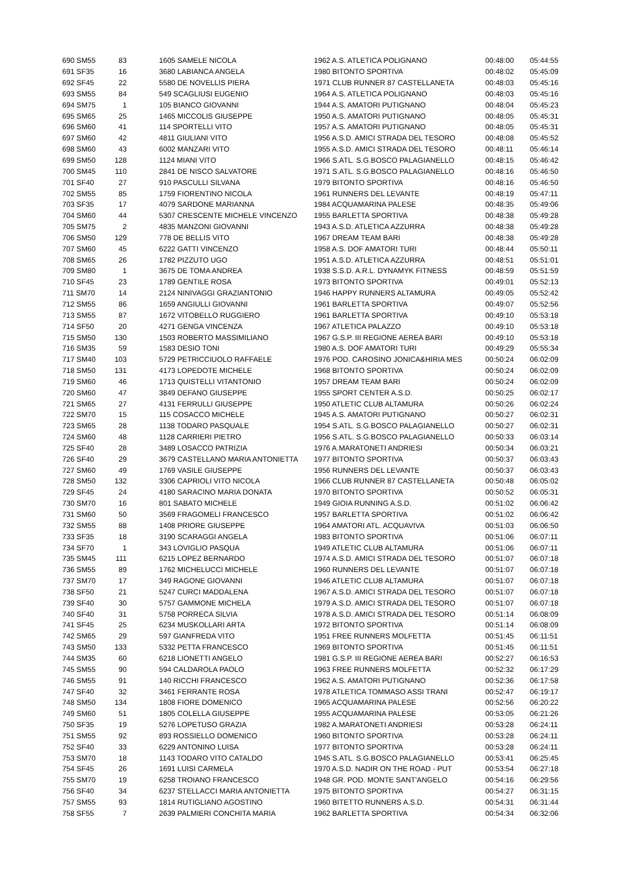| 690 SM55 | 83 | 1605 SAMELE NICOLA | 1962 A.S. ATLETICA POLIGNANO | 00:48:00 | 05:44:55 |
| 691 SF35 | 16 | 3680 LABIANCA ANGELA | 1980 BITONTO SPORTIVA | 00:48:02 | 05:45:09 |
| 692 SF45 | 22 | 5580 DE NOVELLIS PIERA | 1971 CLUB RUNNER 87 CASTELLANETA | 00:48:03 | 05:45:16 |
| 693 SM55 | 84 | 549 SCAGLIUSI EUGENIO | 1964 A.S. ATLETICA POLIGNANO | 00:48:03 | 05:45:16 |
| 694 SM75 | 1 | 105 BIANCO GIOVANNI | 1944 A.S. AMATORI PUTIGNANO | 00:48:04 | 05:45:23 |
| 695 SM65 | 25 | 1465 MICCOLIS GIUSEPPE | 1950 A.S. AMATORI PUTIGNANO | 00:48:05 | 05:45:31 |
| 696 SM60 | 41 | 114 SPORTELLI VITO | 1957 A.S. AMATORI PUTIGNANO | 00:48:05 | 05:45:31 |
| 697 SM60 | 42 | 4811 GIULIANI VITO | 1956 A.S.D. AMICI STRADA DEL TESORO | 00:48:08 | 05:45:52 |
| 698 SM60 | 43 | 6002 MANZARI VITO | 1955 A.S.D. AMICI STRADA DEL TESORO | 00:48:11 | 05:46:14 |
| 699 SM50 | 128 | 1124 MIANI VITO | 1966 S.ATL. S.G.BOSCO PALAGIANELLO | 00:48:15 | 05:46:42 |
| 700 SM45 | 110 | 2841 DE NISCO SALVATORE | 1971 S.ATL. S.G.BOSCO PALAGIANELLO | 00:48:16 | 05:46:50 |
| 701 SF40 | 27 | 910 PASCULLI SILVANA | 1979 BITONTO SPORTIVA | 00:48:16 | 05:46:50 |
| 702 SM55 | 85 | 1759 FIORENTINO NICOLA | 1961 RUNNERS DEL LEVANTE | 00:48:19 | 05:47:11 |
| 703 SF35 | 17 | 4079 SARDONE MARIANNA | 1984 ACQUAMARINA PALESE | 00:48:35 | 05:49:06 |
| 704 SM60 | 44 | 5307 CRESCENTE MICHELE VINCENZO | 1955 BARLETTA SPORTIVA | 00:48:38 | 05:49:28 |
| 705 SM75 | 2 | 4835 MANZONI GIOVANNI | 1943 A.S.D. ATLETICA AZZURRA | 00:48:38 | 05:49:28 |
| 706 SM50 | 129 | 778 DE BELLIS VITO | 1967 DREAM TEAM BARI | 00:48:38 | 05:49:28 |
| 707 SM60 | 45 | 6222 GATTI VINCENZO | 1958 A.S. DOF AMATORI TURI | 00:48:44 | 05:50:11 |
| 708 SM65 | 26 | 1782 PIZZUTO UGO | 1951 A.S.D. ATLETICA AZZURRA | 00:48:51 | 05:51:01 |
| 709 SM80 | 1 | 3675 DE TOMA ANDREA | 1938 S.S.D. A.R.L. DYNAMYK FITNESS | 00:48:59 | 05:51:59 |
| 710 SF45 | 23 | 1789 GENTILE ROSA | 1973 BITONTO SPORTIVA | 00:49:01 | 05:52:13 |
| 711 SM70 | 14 | 2124 NINIVAGGI GRAZIANTONIO | 1946 HAPPY RUNNERS ALTAMURA | 00:49:05 | 05:52:42 |
| 712 SM55 | 86 | 1659 ANGIULLI GIOVANNI | 1961 BARLETTA SPORTIVA | 00:49:07 | 05:52:56 |
| 713 SM55 | 87 | 1672 VITOBELLO RUGGIERO | 1961 BARLETTA SPORTIVA | 00:49:10 | 05:53:18 |
| 714 SF50 | 20 | 4271 GENGA VINCENZA | 1967 ATLETICA PALAZZO | 00:49:10 | 05:53:18 |
| 715 SM50 | 130 | 1503 ROBERTO MASSIMILIANO | 1967 G.S.P. III REGIONE AEREA BARI | 00:49:10 | 05:53:18 |
| 716 SM35 | 59 | 1583 DESIO TONI | 1980 A.S. DOF AMATORI TURI | 00:49:29 | 05:55:34 |
| 717 SM40 | 103 | 5729 PETRICCIUOLO RAFFAELE | 1976 POD. CAROSINO JONICA&HIRIA MES | 00:50:24 | 06:02:09 |
| 718 SM50 | 131 | 4173 LOPEDOTE MICHELE | 1968 BITONTO SPORTIVA | 00:50:24 | 06:02:09 |
| 719 SM60 | 46 | 1713 QUISTELLI VITANTONIO | 1957 DREAM TEAM BARI | 00:50:24 | 06:02:09 |
| 720 SM60 | 47 | 3849 DEFANO GIUSEPPE | 1955 SPORT CENTER A.S.D. | 00:50:25 | 06:02:17 |
| 721 SM65 | 27 | 4131 FERRULLI GIUSEPPE | 1950 ATLETIC CLUB ALTAMURA | 00:50:26 | 06:02:24 |
| 722 SM70 | 15 | 115 COSACCO MICHELE | 1945 A.S. AMATORI PUTIGNANO | 00:50:27 | 06:02:31 |
| 723 SM65 | 28 | 1138 TODARO PASQUALE | 1954 S.ATL. S.G.BOSCO PALAGIANELLO | 00:50:27 | 06:02:31 |
| 724 SM60 | 48 | 1128 CARRIERI PIETRO | 1956 S.ATL. S.G.BOSCO PALAGIANELLO | 00:50:33 | 06:03:14 |
| 725 SF40 | 28 | 3489 LOSACCO PATRIZIA | 1976 A.MARATONETI ANDRIESI | 00:50:34 | 06:03:21 |
| 726 SF40 | 29 | 3679 CASTELLANO MARIA ANTONIETTA | 1977 BITONTO SPORTIVA | 00:50:37 | 06:03:43 |
| 727 SM60 | 49 | 1769 VASILE GIUSEPPE | 1956 RUNNERS DEL LEVANTE | 00:50:37 | 06:03:43 |
| 728 SM50 | 132 | 3306 CAPRIOLI VITO NICOLA | 1966 CLUB RUNNER 87 CASTELLANETA | 00:50:48 | 06:05:02 |
| 729 SF45 | 24 | 4180 SARACINO MARIA DONATA | 1970 BITONTO SPORTIVA | 00:50:52 | 06:05:31 |
| 730 SM70 | 16 | 801 SABATO MICHELE | 1949 GIOIA RUNNING A.S.D. | 00:51:02 | 06:06:42 |
| 731 SM60 | 50 | 3569 FRAGOMELI FRANCESCO | 1957 BARLETTA SPORTIVA | 00:51:02 | 06:06:42 |
| 732 SM55 | 88 | 1408 PRIORE GIUSEPPE | 1964 AMATORI ATL. ACQUAVIVA | 00:51:03 | 06:06:50 |
| 733 SF35 | 18 | 3190 SCARAGGI ANGELA | 1983 BITONTO SPORTIVA | 00:51:06 | 06:07:11 |
| 734 SF70 | 1 | 343 LOVIGLIO PASQUA | 1949 ATLETIC CLUB ALTAMURA | 00:51:06 | 06:07:11 |
| 735 SM45 | 111 | 6215 LOPEZ BERNARDO | 1974 A.S.D. AMICI STRADA DEL TESORO | 00:51:07 | 06:07:18 |
| 736 SM55 | 89 | 1762 MICHELUCCI MICHELE | 1960 RUNNERS DEL LEVANTE | 00:51:07 | 06:07:18 |
| 737 SM70 | 17 | 349 RAGONE GIOVANNI | 1946 ATLETIC CLUB ALTAMURA | 00:51:07 | 06:07:18 |
| 738 SF50 | 21 | 5247 CURCI MADDALENA | 1967 A.S.D. AMICI STRADA DEL TESORO | 00:51:07 | 06:07:18 |
| 739 SF40 | 30 | 5757 GAMMONE MICHELA | 1979 A.S.D. AMICI STRADA DEL TESORO | 00:51:07 | 06:07:18 |
| 740 SF40 | 31 | 5758 PORRECA SILVIA | 1978 A.S.D. AMICI STRADA DEL TESORO | 00:51:14 | 06:08:09 |
| 741 SF45 | 25 | 6234 MUSKOLLARI ARTA | 1972 BITONTO SPORTIVA | 00:51:14 | 06:08:09 |
| 742 SM65 | 29 | 597 GIANFREDA VITO | 1951 FREE RUNNERS MOLFETTA | 00:51:45 | 06:11:51 |
| 743 SM50 | 133 | 5332 PETTA FRANCESCO | 1969 BITONTO SPORTIVA | 00:51:45 | 06:11:51 |
| 744 SM35 | 60 | 6218 LIONETTI ANGELO | 1981 G.S.P. III REGIONE AEREA BARI | 00:52:27 | 06:16:53 |
| 745 SM55 | 90 | 594 CALDAROLA PAOLO | 1963 FREE RUNNERS MOLFETTA | 00:52:32 | 06:17:29 |
| 746 SM55 | 91 | 140 RICCHI FRANCESCO | 1962 A.S. AMATORI PUTIGNANO | 00:52:36 | 06:17:58 |
| 747 SF40 | 32 | 3461 FERRANTE ROSA | 1978 ATLETICA TOMMASO ASSI TRANI | 00:52:47 | 06:19:17 |
| 748 SM50 | 134 | 1808 FIORE DOMENICO | 1965 ACQUAMARINA PALESE | 00:52:56 | 06:20:22 |
| 749 SM60 | 51 | 1805 COLELLA GIUSEPPE | 1955 ACQUAMARINA PALESE | 00:53:05 | 06:21:26 |
| 750 SF35 | 19 | 5276 LOPETUSO GRAZIA | 1982 A.MARATONETI ANDRIESI | 00:53:28 | 06:24:11 |
| 751 SM55 | 92 | 893 ROSSIELLO DOMENICO | 1960 BITONTO SPORTIVA | 00:53:28 | 06:24:11 |
| 752 SF40 | 33 | 6229 ANTONINO LUISA | 1977 BITONTO SPORTIVA | 00:53:28 | 06:24:11 |
| 753 SM70 | 18 | 1143 TODARO VITO CATALDO | 1945 S.ATL. S.G.BOSCO PALAGIANELLO | 00:53:41 | 06:25:45 |
| 754 SF45 | 26 | 1691 LUISI CARMELA | 1970 A.S.D. NADIR ON THE ROAD - PUT | 00:53:54 | 06:27:18 |
| 755 SM70 | 19 | 6258 TROIANO FRANCESCO | 1948 GR. POD. MONTE SANT'ANGELO | 00:54:16 | 06:29:56 |
| 756 SF40 | 34 | 6237 STELLACCI MARIA ANTONIETTA | 1975 BITONTO SPORTIVA | 00:54:27 | 06:31:15 |
| 757 SM55 | 93 | 1814 RUTIGLIANO AGOSTINO | 1960 BITETTO RUNNERS A.S.D. | 00:54:31 | 06:31:44 |
| 758 SF55 | 7 | 2639 PALMIERI CONCHITA MARIA | 1962 BARLETTA SPORTIVA | 00:54:34 | 06:32:06 |